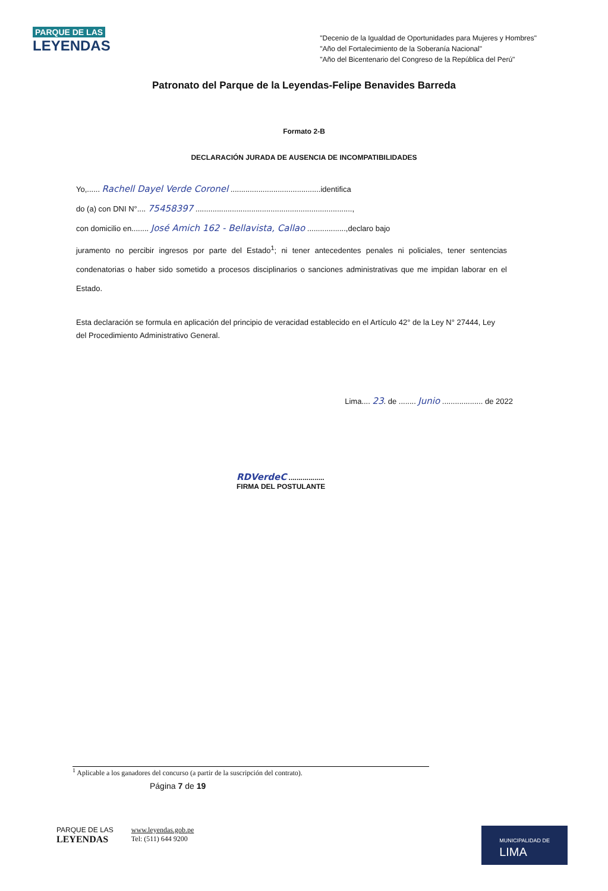PARQUE DE LAS
LEYENDAS
"Decenio de la Igualdad de Oportunidades para Mujeres y Hombres"
"Año del Fortalecimiento de la Soberanía Nacional"
"Año del Bicentenario del Congreso de la República del Perú"
Patronato del Parque de la Leyendas-Felipe Benavides Barreda
Formato 2-B
DECLARACIÓN JURADA DE AUSENCIA DE INCOMPATIBILIDADES
Yo,...... Rachell Dayel Verde Coronel ..........................................identifica
do (a) con DNI N°.... 75458397 .........................................................................,
con domicilio en........ José Amich 162 - Bellavista, Callao ..................,declaro bajo
juramento no percibir ingresos por parte del Estado<sup>1</sup>; ni tener antecedentes penales ni policiales, tener sentencias condenatorias o haber sido sometido a procesos disciplinarios o sanciones administrativas que me impidan laborar en el Estado.
Esta declaración se formula en aplicación del principio de veracidad establecido en el Artículo 42° de la Ley N° 27444, Ley del Procedimiento Administrativo General.
Lima.... 23. de ........ Junio ................... de 2022
RDVerdeC ..................
FIRMA DEL POSTULANTE
<sup>1</sup> Aplicable a los ganadores del concurso (a partir de la suscripción del contrato).
Página 7 de 19
PARQUE DE LAS
LEYENDAS
www.leyendas.gob.pe
Tel: (511) 644 9200
MUNICIPALIDAD DE
LIMA